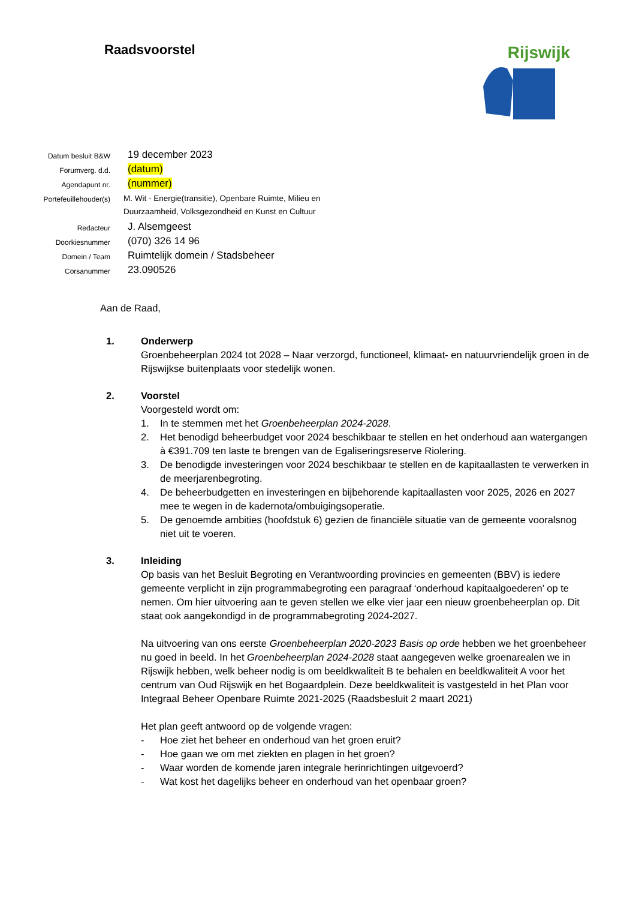Raadsvoorstel
Rijswijk
| Datum besluit B&W | 19 december 2023 |
| Forumverg. d.d. | (datum) |
| Agendapunt nr. | (nummer) |
| Portefeuillehouder(s) | M. Wit - Energie(transitie), Openbare Ruimte, Milieu en Duurzaamheid, Volksgezondheid en Kunst en Cultuur |
| Redacteur | J. Alsemgeest |
| Doorkiesnummer | (070) 326 14 96 |
| Domein / Team | Ruimtelijk domein / Stadsbeheer |
| Corsanummer | 23.090526 |
Aan de Raad,
1. Onderwerp
Groenbeheerplan 2024 tot 2028 – Naar verzorgd, functioneel, klimaat- en natuurvriendelijk groen in de Rijswijkse buitenplaats voor stedelijk wonen.
2. Voorstel
Voorgesteld wordt om:
1. In te stemmen met het Groenbeheerplan 2024-2028.
2. Het benodigd beheerbudget voor 2024 beschikbaar te stellen en het onderhoud aan watergangen à €391.709 ten laste te brengen van de Egaliseringsreserve Riolering.
3. De benodigde investeringen voor 2024 beschikbaar te stellen en de kapitaallasten te verwerken in de meerjarenbegroting.
4. De beheerbudgetten en investeringen en bijbehorende kapitaallasten voor 2025, 2026 en 2027 mee te wegen in de kadernota/ombuigingsoperatie.
5. De genoemde ambities (hoofdstuk 6) gezien de financiële situatie van de gemeente vooralsnog niet uit te voeren.
3. Inleiding
Op basis van het Besluit Begroting en Verantwoording provincies en gemeenten (BBV) is iedere gemeente verplicht in zijn programmabegroting een paragraaf ‘onderhoud kapitaalgoederen’ op te nemen. Om hier uitvoering aan te geven stellen we elke vier jaar een nieuw groenbeheerplan op. Dit staat ook aangekondigd in de programmabegroting 2024-2027.
Na uitvoering van ons eerste Groenbeheerplan 2020-2023 Basis op orde hebben we het groenbeheer nu goed in beeld. In het Groenbeheerplan 2024-2028 staat aangegeven welke groenarealen we in Rijswijk hebben, welk beheer nodig is om beeldkwaliteit B te behalen en beeldkwaliteit A voor het centrum van Oud Rijswijk en het Bogaardplein. Deze beeldkwaliteit is vastgesteld in het Plan voor Integraal Beheer Openbare Ruimte 2021-2025 (Raadsbesluit 2 maart 2021)
Het plan geeft antwoord op de volgende vragen:
- Hoe ziet het beheer en onderhoud van het groen eruit?
- Hoe gaan we om met ziekten en plagen in het groen?
- Waar worden de komende jaren integrale herinrichtingen uitgevoerd?
- Wat kost het dagelijks beheer en onderhoud van het openbaar groen?